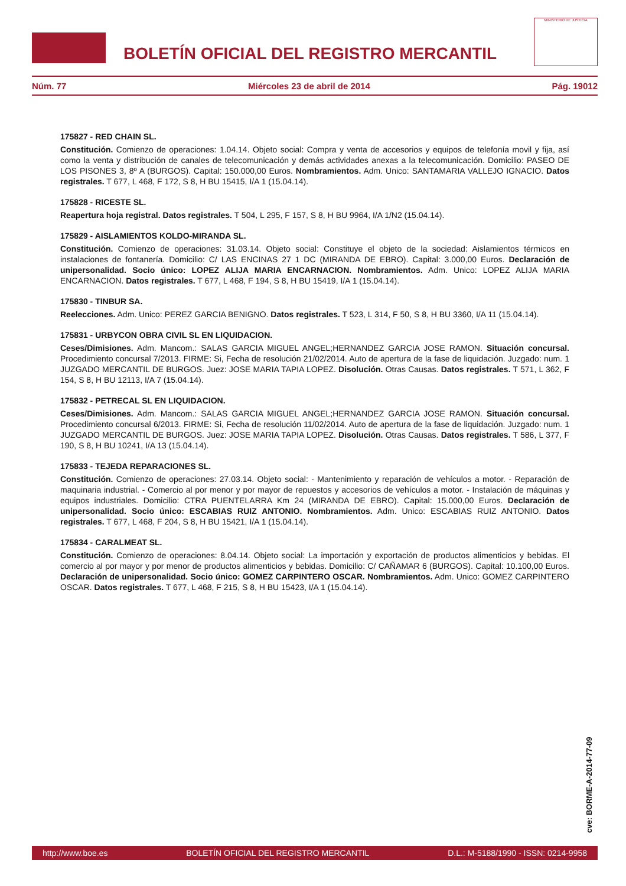BOLETÍN OFICIAL DEL REGISTRO MERCANTIL
MINISTERIO DE JUSTICIA
Núm. 77 Miércoles 23 de abril de 2014 Pág. 19012
175827 - RED CHAIN SL.
Constitución. Comienzo de operaciones: 1.04.14. Objeto social: Compra y venta de accesorios y equipos de telefonía movil y fija, así como la venta y distribución de canales de telecomunicación y demás actividades anexas a la telecomunicación. Domicilio: PASEO DE LOS PISONES 3, 8º A (BURGOS). Capital: 150.000,00 Euros. Nombramientos. Adm. Unico: SANTAMARIA VALLEJO IGNACIO. Datos registrales. T 677, L 468, F 172, S 8, H BU 15415, I/A 1 (15.04.14).
175828 - RICESTE SL.
Reapertura hoja registral. Datos registrales. T 504, L 295, F 157, S 8, H BU 9964, I/A 1/N2 (15.04.14).
175829 - AISLAMIENTOS KOLDO-MIRANDA SL.
Constitución. Comienzo de operaciones: 31.03.14. Objeto social: Constituye el objeto de la sociedad: Aislamientos térmicos en instalaciones de fontanería. Domicilio: C/ LAS ENCINAS 27 1 DC (MIRANDA DE EBRO). Capital: 3.000,00 Euros. Declaración de unipersonalidad. Socio único: LOPEZ ALIJA MARIA ENCARNACION. Nombramientos. Adm. Unico: LOPEZ ALIJA MARIA ENCARNACION. Datos registrales. T 677, L 468, F 194, S 8, H BU 15419, I/A 1 (15.04.14).
175830 - TINBUR SA.
Reelecciones. Adm. Unico: PEREZ GARCIA BENIGNO. Datos registrales. T 523, L 314, F 50, S 8, H BU 3360, I/A 11 (15.04.14).
175831 - URBYCON OBRA CIVIL SL EN LIQUIDACION.
Ceses/Dimisiones. Adm. Mancom.: SALAS GARCIA MIGUEL ANGEL;HERNANDEZ GARCIA JOSE RAMON. Situación concursal. Procedimiento concursal 7/2013. FIRME: Si, Fecha de resolución 21/02/2014. Auto de apertura de la fase de liquidación. Juzgado: num. 1 JUZGADO MERCANTIL DE BURGOS. Juez: JOSE MARIA TAPIA LOPEZ. Disolución. Otras Causas. Datos registrales. T 571, L 362, F 154, S 8, H BU 12113, I/A 7 (15.04.14).
175832 - PETRECAL SL EN LIQUIDACION.
Ceses/Dimisiones. Adm. Mancom.: SALAS GARCIA MIGUEL ANGEL;HERNANDEZ GARCIA JOSE RAMON. Situación concursal. Procedimiento concursal 6/2013. FIRME: Si, Fecha de resolución 11/02/2014. Auto de apertura de la fase de liquidación. Juzgado: num. 1 JUZGADO MERCANTIL DE BURGOS. Juez: JOSE MARIA TAPIA LOPEZ. Disolución. Otras Causas. Datos registrales. T 586, L 377, F 190, S 8, H BU 10241, I/A 13 (15.04.14).
175833 - TEJEDA REPARACIONES SL.
Constitución. Comienzo de operaciones: 27.03.14. Objeto social: - Mantenimiento y reparación de vehículos a motor. - Reparación de maquinaria industrial. - Comercio al por menor y por mayor de repuestos y accesorios de vehículos a motor. - Instalación de máquinas y equipos industriales. Domicilio: CTRA PUENTELARRA Km 24 (MIRANDA DE EBRO). Capital: 15.000,00 Euros. Declaración de unipersonalidad. Socio único: ESCABIAS RUIZ ANTONIO. Nombramientos. Adm. Unico: ESCABIAS RUIZ ANTONIO. Datos registrales. T 677, L 468, F 204, S 8, H BU 15421, I/A 1 (15.04.14).
175834 - CARALMEAT SL.
Constitución. Comienzo de operaciones: 8.04.14. Objeto social: La importación y exportación de productos alimenticios y bebidas. El comercio al por mayor y por menor de productos alimenticios y bebidas. Domicilio: C/ CAÑAMAR 6 (BURGOS). Capital: 10.100,00 Euros. Declaración de unipersonalidad. Socio único: GOMEZ CARPINTERO OSCAR. Nombramientos. Adm. Unico: GOMEZ CARPINTERO OSCAR. Datos registrales. T 677, L 468, F 215, S 8, H BU 15423, I/A 1 (15.04.14).
cve: BORME-A-2014-77-09
http://www.boe.es BOLETÍN OFICIAL DEL REGISTRO MERCANTIL D.L.: M-5188/1990 - ISSN: 0214-9958